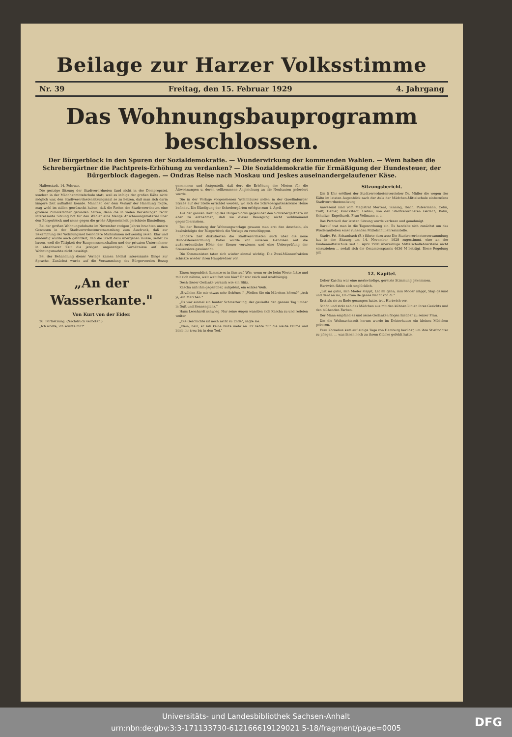Beilage zur Harzer Volksstimme
Nr. 39 Freitag, den 15. Februar 1929 4. Jahrgang
Das Wohnungsbauprogramm beschlossen.
Der Bürgerblock in den Spuren der Sozialdemokratie. — Wunderwirkung der kommenden Wahlen. — Wem haben die Schrebergärtner die Pachtpreis-Erhöhung zu verdanken? — Die Sozialdemokratie für Ermäßigung der Hundesteuer, der Bürgerblock dagegen. — Ondras Reise nach Moskau und Jeskes auseinandergelaufener Käse.
Halberstadt, 14. Februar.
Die gestrige Sitzung der Stadtverordneten fand nicht in der Dompropstei, sondern in der Mädchenmittelschule statt, weil es infolge der großen Kälte nicht möglich war, den Stadtverordnetensitzungssaal so zu heizen, daß man sich darin längere Zeit aufhalten konnte. Mancher, der dem Verlauf der Handlung folgte, mag wohl im stillen gewünscht haben, daß die Reden der Stadtverordneten eine größere Zuhörerschar gefunden hätten, denn die in vielen Beziehungen recht interessante Sitzung bot für den Wähler eine Menge Anschauungsmaterial über den Bürgerblock und seine gegen die große Allgemeinheit gerichtete Einstellung.
Bei der großen Wohnungsdebatte im November vorigen Jahres brachten unsere Genossen in der Stadtverordnetenversammlung zum Ausdruck, daß zur Bekämpfung der Wohnungsnot besondere Maßnahmen notwendig seien. Klar und eindeutig wurde auch gefordert, daß die Stadt dazu übergehen müsse, selbst zu bauen, weil die Tätigkeit der Baugenossenschaften und der privaten Unternehmer in absehbarer Zeit die jetzigen ungünstigen Verhältnisse auf dem Wohnungsmarkte nicht beseitigt.
Bei der Behandlung dieser Vorlage kamen höchst interessante Dinge zur Sprache. Zunächst wurde auf die Versammlung des Bürgervereins Bezug genommen und festgestellt, daß dort die Erhöhung der Mieten für die Altwohnungen u. deren vollkommene Angleichung an die Neubauten gefordert wurde.
Die in der Vorlage vorgesehenen Wohnhäuser sollen in der Quedlinburger Straße auf der Stelle errichtet werden, wo sich die Schrebergartenkolonie Heine befindet. Die Kündigung der Schrebergärten erfolgte zum 1. April.
Aus der ganzen Haltung des Bürgerblocks gegenüber den Schrebergärtnern ist aber zu entnehmen, daß sie dieser Bewegung nicht wohlmeinend gegenüberstehen.
Bei der Beratung der Wohnungsvorlage gewann man erst den Anschein, als beabsichtigte der Bürgerblock die Vorlage zu verschleppen.
Längere Zeit diskutierten die Stadtverordneten auch über die neue Hundesteuerordnung. Dabei wurde von unseren Genossen auf die außerordentliche Höhe der Steuer verwiesen und eine Ueberprüfung der Steuersätze gewünscht.
Die Kommunisten taten sich wieder einmal wichtig. Die Zwei-Männerfraktion schickte wieder ihren Hauptredner vor.
Sitzungsbericht.
Um 5 Uhr eröffnet der Stadtverordnetenvorsteher Dr. Müller die wegen der Kälte im letzten Augenblick nach der Aula der Mädchen-Mittelschule einberufene Stadtverordnetensitzung.
Anwesend sind vom Magistrat Mertens, Sinning, Ibach, Pulvermann, Cohn, Treff, Hebler, Knackstedt, Liebau; von den Stadtverordneten Gerlach, Bahn, Schultze, Engelhardt, Frau Vollmann u. a.
Das Protokoll der letzten Sitzung wurde verlesen und genehmigt.
Darauf trat man in die Tagesordnung ein. Es handelte sich zunächst um das Wiederaufleben einer ruhenden Mittelschullehrerinstelle.
Stadtv. Frl. Schambach (B.) führte dazu aus: Die Stadtverordnetenversammlung hat in der Sitzung am 14. November 1928 zugestimmt, eine an der Knabenmittelschule seit 1. April 1928 überzählige Mittelschullehrerstelle nicht einzuziehen ... sodaß sich die Gesamtersparnis 4636 M beträgt. Diese Regelung gilt
„An der Wasserkante."
Von Kurt von der Eider.
26. Fortsetzung. (Nachdruck verboten.)
„Ich wollte, ich könnte mit!"
Einen Augenblick flammte es in ihm auf. Wie, wenn er sie beim Worte faßte und mit sich nähme, weit weit fort von hier? Er war reich und unabhängig.
Doch dieser Gedanke versank wie ein Blitz.
Kascha saß ihm gegenüber, aufgelöst, ein echtes Weib.
„Erzählen Sie mir etwas sehr Schönes!" „Wollen Sie ein Märchen hören?" „Ach ja, ein Märchen."
„Es war einmal ein bunter Schmetterling, der gaukelte den ganzen Tag umher in Duft und Sonnenglanz."
Hans Leonhardt schwieg. Nur seine Augen wandten sich Kascha zu und redeten weiter.
„Die Geschichte ist noch nicht zu Ende", sagte sie.
„Nein, nein, er sah keine Blüte mehr an. Er liebte nur die weiße Blume und blieb ihr treu bis in den Tod."
12. Kapitel.
Ueber Kascha war eine merkwürdige, gereizte Stimmung gekommen.
Hartwich fühlte sich unglücklich.
„Lat mi gahn, min Moder släppt, Lat mi gahn, min Moder släppt, Slap gesund und dent an mi, Un dröm de ganze Nacht von di."
Erst als sie zu Ende gesungen hatte, trat Hartwich vor.
Schön und stolz sah das Mädchen aus mit den kühnen Linien ihres Gesichts und den blühenden Farben.
Der Mann empfand es und seine Gedanken flogen hinüber zu seiner Frau.
Um die Weihnachtszeit herum wurde im Doktorhause ein kleines Mädchen geboren.
Frau Kornelius kam auf einige Tage von Hamburg herüber, um ihre Stieftochter zu pflegen. ... was ihnen noch zu ihrem Glücke gefehlt hatte.
Universitäts- und Landesbibliothek Sachsen-Anhalt
urn:nbn:de:gbv:3:3-171133730-612166619129021 5-18/fragment/page=0005
DFG